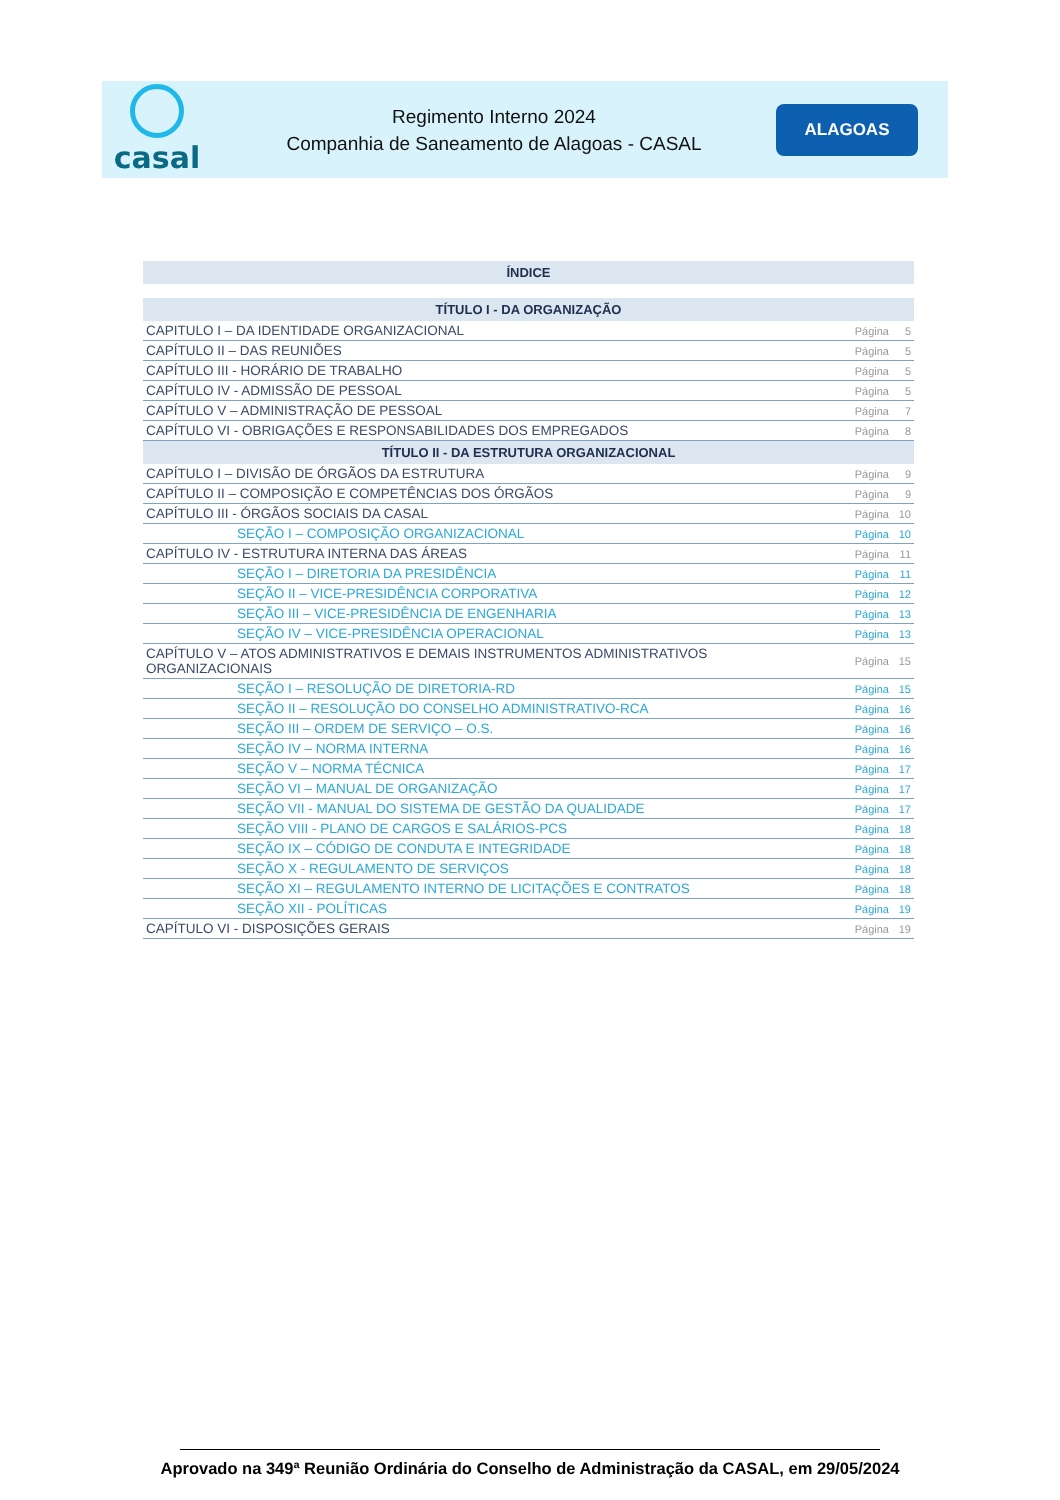casal
Regimento Interno 2024
Companhia de Saneamento de Alagoas - CASAL
ALAGOAS
| ÍNDICE | | |
| --- | --- | --- |
| TÍTULO I - DA ORGANIZAÇÃO | | |
| CAPITULO I – DA IDENTIDADE ORGANIZACIONAL | Página | 5 |
| CAPÍTULO II – DAS REUNIÕES | Página | 5 |
| CAPÍTULO III - HORÁRIO DE TRABALHO | Página | 5 |
| CAPÍTULO IV - ADMISSÃO DE PESSOAL | Página | 5 |
| CAPÍTULO V – ADMINISTRAÇÃO DE PESSOAL | Página | 7 |
| CAPÍTULO VI - OBRIGAÇÕES E RESPONSABILIDADES DOS EMPREGADOS | Página | 8 |
| TÍTULO II - DA ESTRUTURA ORGANIZACIONAL | | |
| CAPÍTULO I – DIVISÃO DE ÓRGÃOS DA ESTRUTURA | Página | 9 |
| CAPÍTULO II – COMPOSIÇÃO E COMPETÊNCIAS DOS ÓRGÃOS | Página | 9 |
| CAPÍTULO III - ÓRGÃOS SOCIAIS DA CASAL | Página | 10 |
| SEÇÃO I – COMPOSIÇÃO ORGANIZACIONAL | Página | 10 |
| CAPÍTULO IV - ESTRUTURA INTERNA DAS ÁREAS | Página | 11 |
| SEÇÃO I – DIRETORIA DA PRESIDÊNCIA | Página | 11 |
| SEÇÃO II – VICE-PRESIDÊNCIA CORPORATIVA | Página | 12 |
| SEÇÃO III – VICE-PRESIDÊNCIA DE ENGENHARIA | Página | 13 |
| SEÇÃO IV – VICE-PRESIDÊNCIA OPERACIONAL | Página | 13 |
| CAPÍTULO V – ATOS ADMINISTRATIVOS E DEMAIS INSTRUMENTOS ADMINISTRATIVOS ORGANIZACIONAIS | Página | 15 |
| SEÇÃO I – RESOLUÇÃO DE DIRETORIA-RD | Página | 15 |
| SEÇÃO II – RESOLUÇÃO DO CONSELHO ADMINISTRATIVO-RCA | Página | 16 |
| SEÇÃO III – ORDEM DE SERVIÇO – O.S. | Página | 16 |
| SEÇÃO IV – NORMA INTERNA | Página | 16 |
| SEÇÃO V – NORMA TÉCNICA | Página | 17 |
| SEÇÃO VI – MANUAL DE ORGANIZAÇÃO | Página | 17 |
| SEÇÃO VII - MANUAL DO SISTEMA DE GESTÃO DA QUALIDADE | Página | 17 |
| SEÇÃO VIII - PLANO DE CARGOS E SALÁRIOS-PCS | Página | 18 |
| SEÇÃO IX – CÓDIGO DE CONDUTA E INTEGRIDADE | Página | 18 |
| SEÇÃO X - REGULAMENTO DE SERVIÇOS | Página | 18 |
| SEÇÃO XI – REGULAMENTO INTERNO DE LICITAÇÕES E CONTRATOS | Página | 18 |
| SEÇÃO XII - POLÍTICAS | Página | 19 |
| CAPÍTULO VI - DISPOSIÇÕES GERAIS | Página | 19 |
Aprovado na 349ª Reunião Ordinária do Conselho de Administração da CASAL, em 29/05/2024